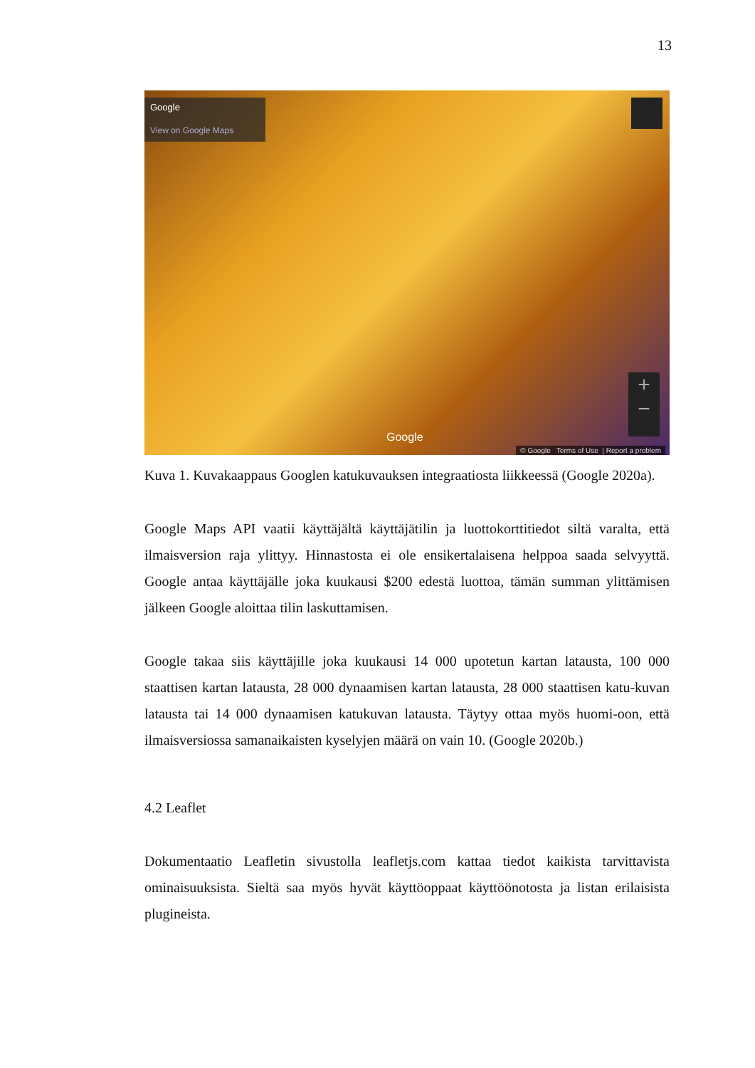13
Google
View on Google Maps
+
−
Google
© Google Terms of Use | Report a problem
Kuva 1. Kuvakaappaus Googlen katukuvauksen integraatiosta liikkeessä (Google 2020a).
Google Maps API vaatii käyttäjältä käyttäjätilin ja luottokorttitiedot siltä varalta, että ilmaisversion raja ylittyy. Hinnastosta ei ole ensikertalaisena helppoa saada selvyyttä. Google antaa käyttäjälle joka kuukausi $200 edestä luottoa, tämän summan ylittämisen jälkeen Google aloittaa tilin laskuttamisen.
Google takaa siis käyttäjille joka kuukausi 14 000 upotetun kartan latausta, 100 000 staattisen kartan latausta, 28 000 dynaamisen kartan latausta, 28 000 staattisen katu-kuvan latausta tai 14 000 dynaamisen katukuvan latausta. Täytyy ottaa myös huomi-oon, että ilmaisversiossa samanaikaisten kyselyjen määrä on vain 10. (Google 2020b.)
4.2 Leaflet
Dokumentaatio Leafletin sivustolla leafletjs.com kattaa tiedot kaikista tarvittavista ominaisuuksista. Sieltä saa myös hyvät käyttöoppaat käyttöönotosta ja listan erilaisista plugineista.